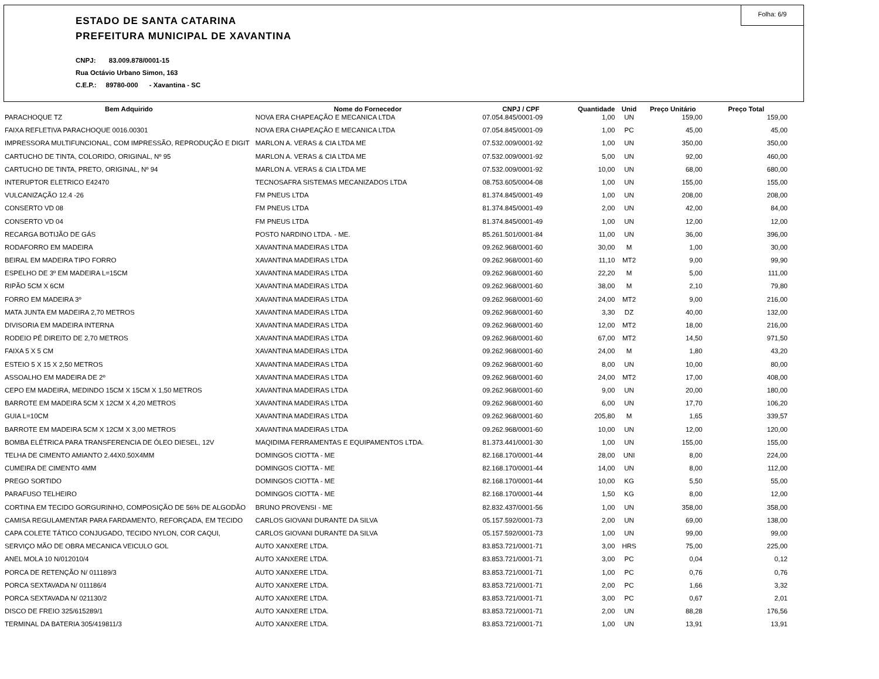Folha: 6/9
ESTADO DE SANTA CATARINA
PREFEITURA MUNICIPAL DE XAVANTINA
CNPJ: 83.009.878/0001-15
Rua Octávio Urbano Simon, 163
C.E.P.: 89780-000 - Xavantina - SC
| Bem Adquirido | Nome do Fornecedor | CNPJ / CPF | Quantidade | Unid | Preço Unitário | Preço Total |
| --- | --- | --- | --- | --- | --- | --- |
| PARACHOQUE TZ | NOVA ERA CHAPEAÇÃO E MECANICA LTDA | 07.054.845/0001-09 | 1,00 | UN | 159,00 | 159,00 |
| FAIXA REFLETIVA PARACHOQUE 0016.00301 | NOVA ERA CHAPEAÇÃO E MECANICA LTDA | 07.054.845/0001-09 | 1,00 | PC | 45,00 | 45,00 |
| IMPRESSORA MULTIFUNCIONAL, COM IMPRESSÃO, REPRODUÇÃO E DIGIT | MARLON A. VERAS & CIA LTDA ME | 07.532.009/0001-92 | 1,00 | UN | 350,00 | 350,00 |
| CARTUCHO DE TINTA, COLORIDO, ORIGINAL, Nº 95 | MARLON A. VERAS & CIA LTDA ME | 07.532.009/0001-92 | 5,00 | UN | 92,00 | 460,00 |
| CARTUCHO DE TINTA, PRETO, ORIGINAL, Nº 94 | MARLON A. VERAS & CIA LTDA ME | 07.532.009/0001-92 | 10,00 | UN | 68,00 | 680,00 |
| INTERUPTOR ELETRICO E42470 | TECNOSAFRA SISTEMAS MECANIZADOS LTDA | 08.753.605/0004-08 | 1,00 | UN | 155,00 | 155,00 |
| VULCANIZAÇÃO 12.4 -26 | FM PNEUS LTDA | 81.374.845/0001-49 | 1,00 | UN | 208,00 | 208,00 |
| CONSERTO VD 08 | FM PNEUS LTDA | 81.374.845/0001-49 | 2,00 | UN | 42,00 | 84,00 |
| CONSERTO VD 04 | FM PNEUS LTDA | 81.374.845/0001-49 | 1,00 | UN | 12,00 | 12,00 |
| RECARGA BOTIJÃO DE GÁS | POSTO NARDINO LTDA. - ME. | 85.261.501/0001-84 | 11,00 | UN | 36,00 | 396,00 |
| RODAFORRO EM MADEIRA | XAVANTINA MADEIRAS LTDA | 09.262.968/0001-60 | 30,00 | M | 1,00 | 30,00 |
| BEIRAL EM MADEIRA TIPO FORRO | XAVANTINA MADEIRAS LTDA | 09.262.968/0001-60 | 11,10 | MT2 | 9,00 | 99,90 |
| ESPELHO DE 3º EM MADEIRA L=15CM | XAVANTINA MADEIRAS LTDA | 09.262.968/0001-60 | 22,20 | M | 5,00 | 111,00 |
| RIPÃO 5CM X 6CM | XAVANTINA MADEIRAS LTDA | 09.262.968/0001-60 | 38,00 | M | 2,10 | 79,80 |
| FORRO EM MADEIRA 3º | XAVANTINA MADEIRAS LTDA | 09.262.968/0001-60 | 24,00 | MT2 | 9,00 | 216,00 |
| MATA JUNTA EM MADEIRA 2,70 METROS | XAVANTINA MADEIRAS LTDA | 09.262.968/0001-60 | 3,30 | DZ | 40,00 | 132,00 |
| DIVISORIA EM MADEIRA INTERNA | XAVANTINA MADEIRAS LTDA | 09.262.968/0001-60 | 12,00 | MT2 | 18,00 | 216,00 |
| RODEIO PÉ DIREITO DE 2,70 METROS | XAVANTINA MADEIRAS LTDA | 09.262.968/0001-60 | 67,00 | MT2 | 14,50 | 971,50 |
| FAIXA 5 X 5 CM | XAVANTINA MADEIRAS LTDA | 09.262.968/0001-60 | 24,00 | M | 1,80 | 43,20 |
| ESTEIO 5 X 15 X 2,50 METROS | XAVANTINA MADEIRAS LTDA | 09.262.968/0001-60 | 8,00 | UN | 10,00 | 80,00 |
| ASSOALHO EM MADEIRA DE 2º | XAVANTINA MADEIRAS LTDA | 09.262.968/0001-60 | 24,00 | MT2 | 17,00 | 408,00 |
| CEPO EM MADEIRA, MEDINDO 15CM X 15CM X 1,50 METROS | XAVANTINA MADEIRAS LTDA | 09.262.968/0001-60 | 9,00 | UN | 20,00 | 180,00 |
| BARROTE EM MADEIRA 5CM X 12CM X 4,20 METROS | XAVANTINA MADEIRAS LTDA | 09.262.968/0001-60 | 6,00 | UN | 17,70 | 106,20 |
| GUIA L=10CM | XAVANTINA MADEIRAS LTDA | 09.262.968/0001-60 | 205,80 | M | 1,65 | 339,57 |
| BARROTE EM MADEIRA 5CM X 12CM X 3,00 METROS | XAVANTINA MADEIRAS LTDA | 09.262.968/0001-60 | 10,00 | UN | 12,00 | 120,00 |
| BOMBA ELÉTRICA PARA TRANSFERENCIA DE ÓLEO DIESEL, 12V | MAQIDIMA FERRAMENTAS E EQUIPAMENTOS LTDA. | 81.373.441/0001-30 | 1,00 | UN | 155,00 | 155,00 |
| TELHA DE CIMENTO AMIANTO 2.44X0.50X4MM | DOMINGOS CIOTTA - ME | 82.168.170/0001-44 | 28,00 | UNI | 8,00 | 224,00 |
| CUMEIRA DE CIMENTO 4MM | DOMINGOS CIOTTA - ME | 82.168.170/0001-44 | 14,00 | UN | 8,00 | 112,00 |
| PREGO SORTIDO | DOMINGOS CIOTTA - ME | 82.168.170/0001-44 | 10,00 | KG | 5,50 | 55,00 |
| PARAFUSO TELHEIRO | DOMINGOS CIOTTA - ME | 82.168.170/0001-44 | 1,50 | KG | 8,00 | 12,00 |
| CORTINA EM TECIDO GORGURINHO, COMPOSIÇÃO DE 56% DE ALGODÃO | BRUNO PROVENSI - ME | 82.832.437/0001-56 | 1,00 | UN | 358,00 | 358,00 |
| CAMISA REGULAMENTAR PARA FARDAMENTO, REFORÇADA, EM TECIDO | CARLOS GIOVANI DURANTE DA SILVA | 05.157.592/0001-73 | 2,00 | UN | 69,00 | 138,00 |
| CAPA COLETE TÁTICO CONJUGADO, TECIDO NYLON, COR CAQUI, | CARLOS GIOVANI DURANTE DA SILVA | 05.157.592/0001-73 | 1,00 | UN | 99,00 | 99,00 |
| SERVIÇO MÃO DE OBRA MECANICA VEICULO GOL | AUTO XANXERE LTDA. | 83.853.721/0001-71 | 3,00 | HRS | 75,00 | 225,00 |
| ANEL MOLA 10 N/012010/4 | AUTO XANXERE LTDA. | 83.853.721/0001-71 | 3,00 | PC | 0,04 | 0,12 |
| PORCA DE RETENÇÃO N/ 011189/3 | AUTO XANXERE LTDA. | 83.853.721/0001-71 | 1,00 | PC | 0,76 | 0,76 |
| PORCA SEXTAVADA N/ 011186/4 | AUTO XANXERE LTDA. | 83.853.721/0001-71 | 2,00 | PC | 1,66 | 3,32 |
| PORCA SEXTAVADA N/ 021130/2 | AUTO XANXERE LTDA. | 83.853.721/0001-71 | 3,00 | PC | 0,67 | 2,01 |
| DISCO DE FREIO 325/615289/1 | AUTO XANXERE LTDA. | 83.853.721/0001-71 | 2,00 | UN | 88,28 | 176,56 |
| TERMINAL DA BATERIA 305/419811/3 | AUTO XANXERE LTDA. | 83.853.721/0001-71 | 1,00 | UN | 13,91 | 13,91 |